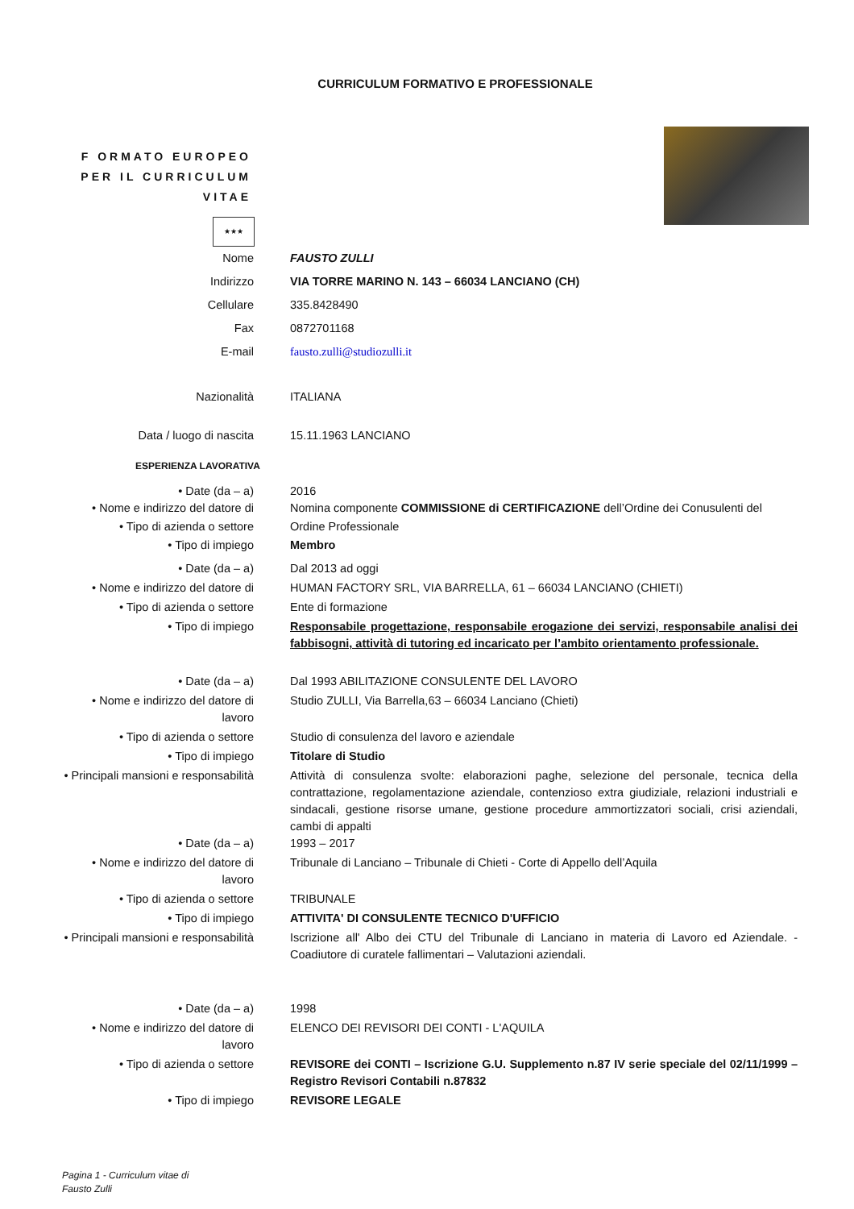CURRICULUM FORMATIVO E PROFESSIONALE
F ORMATO EUROPEO
PER IL CURRICULUM
VITAE
★★★
Nome FAUSTO ZULLI
Indirizzo VIA TORRE MARINO N. 143 – 66034 LANCIANO (CH)
Cellulare 335.8428490
Fax 0872701168
E-mail fausto.zulli@studiozulli.it
Nazionalità ITALIANA
Data / luogo di nascita 15.11.1963 LANCIANO
ESPERIENZA LAVORATIVA
• Date (da – a) 2016
• Nome e indirizzo del datore di Nomina componente COMMISSIONE di CERTIFICAZIONE dell’Ordine dei Conusulenti del
• Tipo di azienda o settore Ordine Professionale
• Tipo di impiego Membro
• Date (da – a) Dal 2013 ad oggi
• Nome e indirizzo del datore di HUMAN FACTORY SRL, VIA BARRELLA, 61 – 66034 LANCIANO (CHIETI)
• Tipo di azienda o settore Ente di formazione
• Tipo di impiego Responsabile progettazione, responsabile erogazione dei servizi, responsabile analisi dei fabbisogni, attività di tutoring ed incaricato per l’ambito orientamento professionale.
• Date (da – a) Dal 1993 ABILITAZIONE CONSULENTE DEL LAVORO
• Nome e indirizzo del datore di
lavoro
Studio ZULLI, Via Barrella,63 – 66034 Lanciano (Chieti)
• Tipo di azienda o settore Studio di consulenza del lavoro e aziendale
• Tipo di impiego Titolare di Studio
• Principali mansioni e responsabilità
Attività di consulenza svolte: elaborazioni paghe, selezione del personale, tecnica della contrattazione, regolamentazione aziendale, contenzioso extra giudiziale, relazioni industriali e sindacali, gestione risorse umane, gestione procedure ammortizzatori sociali, crisi aziendali, cambi di appalti
• Date (da – a) 1993 – 2017
• Nome e indirizzo del datore di
lavoro
Tribunale di Lanciano – Tribunale di Chieti - Corte di Appello dell’Aquila
• Tipo di azienda o settore TRIBUNALE
• Tipo di impiego ATTIVITA' DI CONSULENTE TECNICO D'UFFICIO
• Principali mansioni e responsabilità
Iscrizione all' Albo dei CTU del Tribunale di Lanciano in materia di Lavoro ed Aziendale. - Coadiutore di curatele fallimentari – Valutazioni aziendali.
• Date (da – a) 1998
• Nome e indirizzo del datore di
lavoro
ELENCO DEI REVISORI DEI CONTI - L'AQUILA
• Tipo di azienda o settore REVISORE dei CONTI – Iscrizione G.U. Supplemento n.87 IV serie speciale del 02/11/1999 – Registro Revisori Contabili n.87832
• Tipo di impiego REVISORE LEGALE
Pagina 1 - Curriculum vitae di
Fausto Zulli